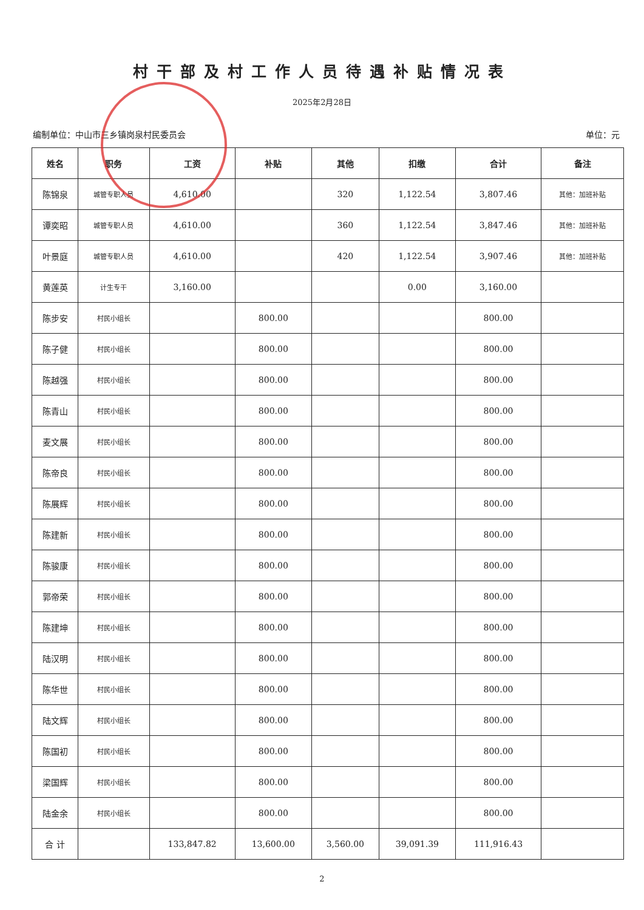村干部及村工作人员待遇补贴情况表
2025年2月28日
编制单位：中山市三乡镇岗泉村民委员会 单位：元
| 姓名 | 职务 | 工资 | 补贴 | 其他 | 扣缴 | 合计 | 备注 |
| --- | --- | --- | --- | --- | --- | --- | --- |
| 陈锦泉 | 城管专职人员 | 4,610.00 | | 320 | 1,122.54 | 3,807.46 | 其他：加班补贴 |
| 谭奕昭 | 城管专职人员 | 4,610.00 | | 360 | 1,122.54 | 3,847.46 | 其他：加班补贴 |
| 叶景庭 | 城管专职人员 | 4,610.00 | | 420 | 1,122.54 | 3,907.46 | 其他：加班补贴 |
| 黄莲英 | 计生专干 | 3,160.00 | | | 0.00 | 3,160.00 | |
| 陈步安 | 村民小组长 | | 800.00 | | | 800.00 | |
| 陈子健 | 村民小组长 | | 800.00 | | | 800.00 | |
| 陈越强 | 村民小组长 | | 800.00 | | | 800.00 | |
| 陈青山 | 村民小组长 | | 800.00 | | | 800.00 | |
| 麦文展 | 村民小组长 | | 800.00 | | | 800.00 | |
| 陈帝良 | 村民小组长 | | 800.00 | | | 800.00 | |
| 陈展辉 | 村民小组长 | | 800.00 | | | 800.00 | |
| 陈建新 | 村民小组长 | | 800.00 | | | 800.00 | |
| 陈骏康 | 村民小组长 | | 800.00 | | | 800.00 | |
| 郭帝荣 | 村民小组长 | | 800.00 | | | 800.00 | |
| 陈建坤 | 村民小组长 | | 800.00 | | | 800.00 | |
| 陆汉明 | 村民小组长 | | 800.00 | | | 800.00 | |
| 陈华世 | 村民小组长 | | 800.00 | | | 800.00 | |
| 陆文辉 | 村民小组长 | | 800.00 | | | 800.00 | |
| 陈国初 | 村民小组长 | | 800.00 | | | 800.00 | |
| 梁国辉 | 村民小组长 | | 800.00 | | | 800.00 | |
| 陆金余 | 村民小组长 | | 800.00 | | | 800.00 | |
| 合 计 | | 133,847.82 | 13,600.00 | 3,560.00 | 39,091.39 | 111,916.43 | |
2